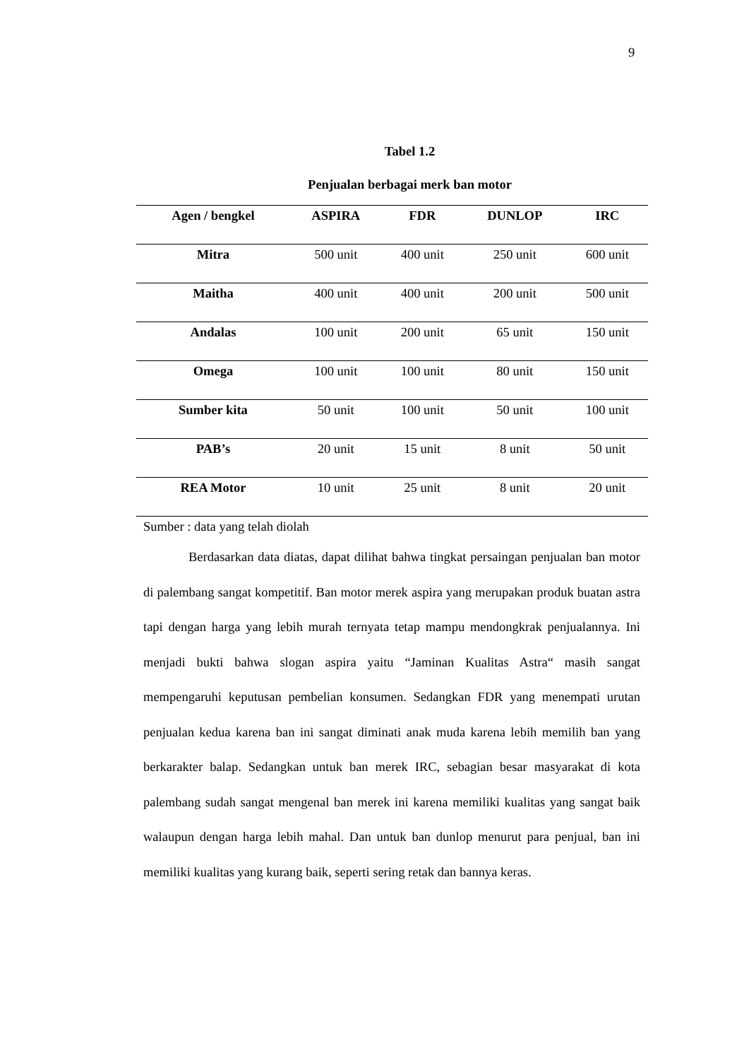9
Tabel 1.2
Penjualan berbagai merk ban motor
| Agen / bengkel | ASPIRA | FDR | DUNLOP | IRC |
| --- | --- | --- | --- | --- |
| Mitra | 500 unit | 400 unit | 250 unit | 600 unit |
| Maitha | 400 unit | 400 unit | 200 unit | 500 unit |
| Andalas | 100 unit | 200 unit | 65 unit | 150 unit |
| Omega | 100 unit | 100 unit | 80 unit | 150 unit |
| Sumber kita | 50 unit | 100 unit | 50 unit | 100 unit |
| PAB’s | 20 unit | 15 unit | 8 unit | 50 unit |
| REA Motor | 10 unit | 25 unit | 8 unit | 20 unit |
Sumber : data yang telah diolah
Berdasarkan data diatas, dapat dilihat bahwa tingkat persaingan penjualan ban motor di palembang sangat kompetitif. Ban motor merek aspira yang merupakan produk buatan astra tapi dengan harga yang lebih murah ternyata tetap mampu mendongkrak penjualannya. Ini menjadi bukti bahwa slogan aspira yaitu “Jaminan Kualitas Astra“ masih sangat mempengaruhi keputusan pembelian konsumen. Sedangkan FDR yang menempati urutan penjualan kedua karena ban ini sangat diminati anak muda karena lebih memilih ban yang berkarakter balap. Sedangkan untuk ban merek IRC, sebagian besar masyarakat di kota palembang sudah sangat mengenal ban merek ini karena memiliki kualitas yang sangat baik walaupun dengan harga lebih mahal. Dan untuk ban dunlop menurut para penjual, ban ini memiliki kualitas yang kurang baik, seperti sering retak dan bannya keras.